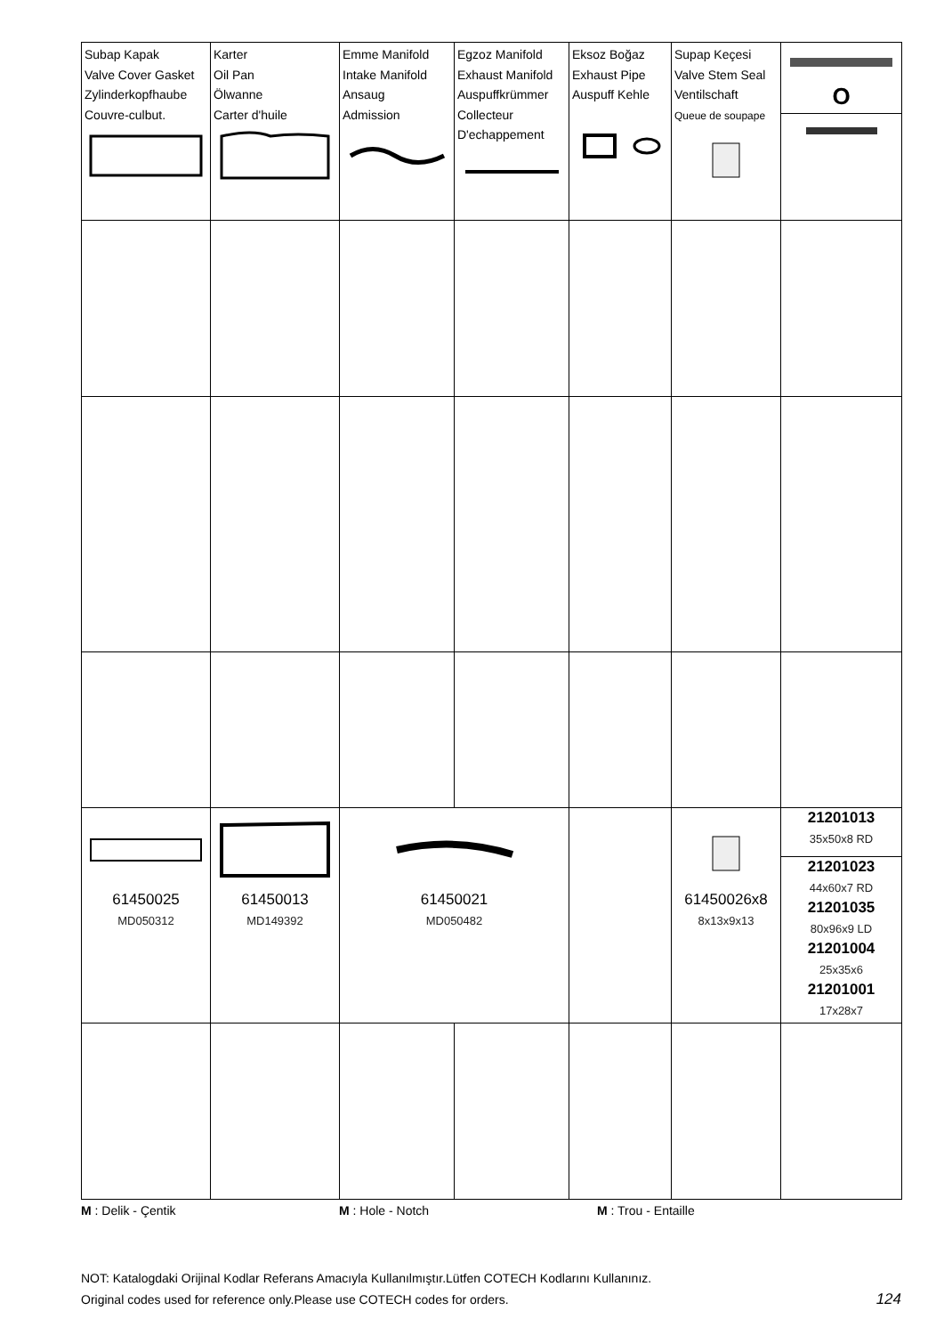| Subap Kapak Valve Cover Gasket Zylinderkopfhaube Couvre-culbut. | Karter Oil Pan Ölwanne Carter d'huile | Emme Manifold Intake Manifold Ansaug Admission | Egzoz Manifold Exhaust Manifold Auspuffkrümmer Collecteur D'echappement | Eksoz Boğaz Exhaust Pipe Auspuff Kehle | Supap Keçesi Valve Stem Seal Ventilschaft Queue de soupape | O |
| 61450025 MD050312 | 61450013 MD149392 | 61450021 MD050482 | | | 61450026x8 8x13x9x13 | 21201013 35x50x8 RD 21201023 44x60x7 RD 21201035 80x96x9 LD 21201004 25x35x6 21201001 17x28x7 |
M : Delik - Çentik M : Hole - Notch M : Trou - Entaille
NOT: Katalogdaki Orijinal Kodlar Referans Amacıyla Kullanılmıştır.Lütfen COTECH Kodlarını Kullanınız.
Original codes used for reference only.Please use COTECH codes for orders.
124